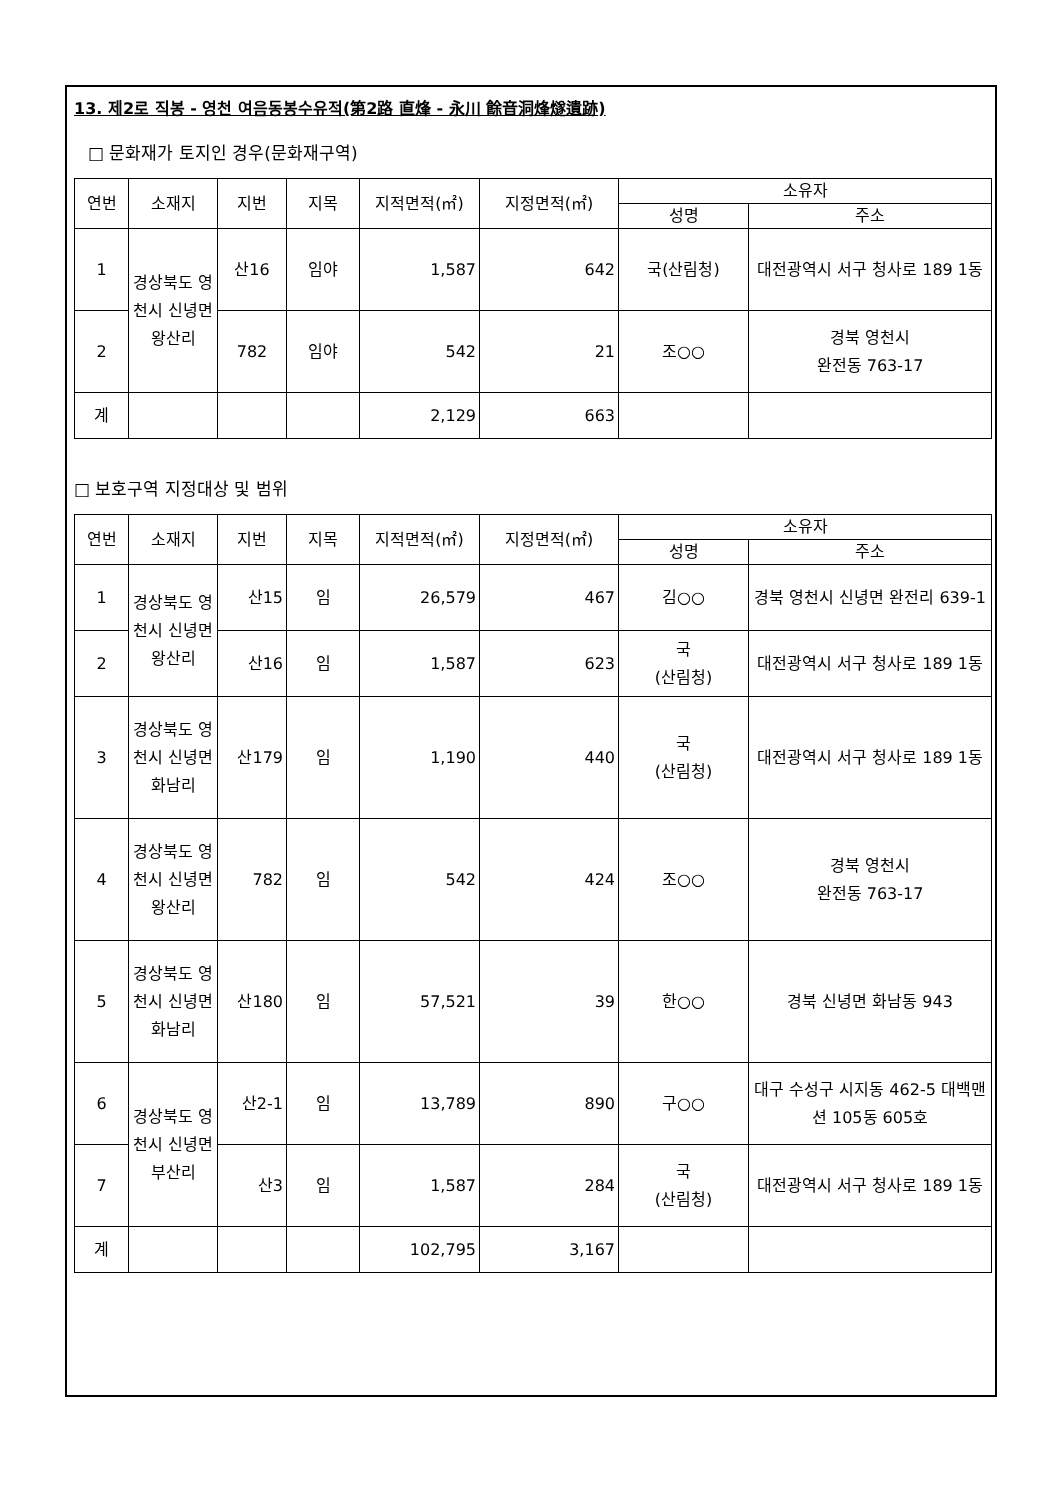13. 제2로 직봉 - 영천 여음동봉수유적(第2路 直烽 - 永川 餘音洞烽燧遺跡)
□ 문화재가 토지인 경우(문화재구역)
| 연번 | 소재지 | 지번 | 지목 | 지적면적(㎡) | 지정면적(㎡) | 소유자 | |
| --- | --- | --- | --- | --- | --- | --- | --- |
| | | | | | | 성명 | 주소 |
| 1 | 경상북도 영천시 신녕면 왕산리 | 산16 | 임야 | 1,587 | 642 | 국(산림청) | 대전광역시 서구 청사로 189 1동 |
| 2 | | 782 | 임야 | 542 | 21 | 조○○ | 경북 영천시 완전동 763-17 |
| 계 | | | | 2,129 | 663 | | |
□ 보호구역 지정대상 및 범위
| 연번 | 소재지 | 지번 | 지목 | 지적면적(㎡) | 지정면적(㎡) | 소유자 | |
| --- | --- | --- | --- | --- | --- | --- | --- |
| | | | | | | 성명 | 주소 |
| 1 | 경상북도 영천시 신녕면 왕산리 | 산15 | 임 | 26,579 | 467 | 김○○ | 경북 영천시 신녕면 완전리 639-1 |
| 2 | | 산16 | 임 | 1,587 | 623 | 국 (산림청) | 대전광역시 서구 청사로 189 1동 |
| 3 | 경상북도 영천시 신녕면 화남리 | 산179 | 임 | 1,190 | 440 | 국 (산림청) | 대전광역시 서구 청사로 189 1동 |
| 4 | 경상북도 영천시 신녕면 왕산리 | 782 | 임 | 542 | 424 | 조○○ | 경북 영천시 완전동 763-17 |
| 5 | 경상북도 영천시 신녕면 화남리 | 산180 | 임 | 57,521 | 39 | 한○○ | 경북 신녕면 화남동 943 |
| 6 | 경상북도 영천시 신녕면 부산리 | 산2-1 | 임 | 13,789 | 890 | 구○○ | 대구 수성구 시지동 462-5 대백맨션 105동 605호 |
| 7 | | 산3 | 임 | 1,587 | 284 | 국 (산림청) | 대전광역시 서구 청사로 189 1동 |
| 계 | | | | 102,795 | 3,167 | | |